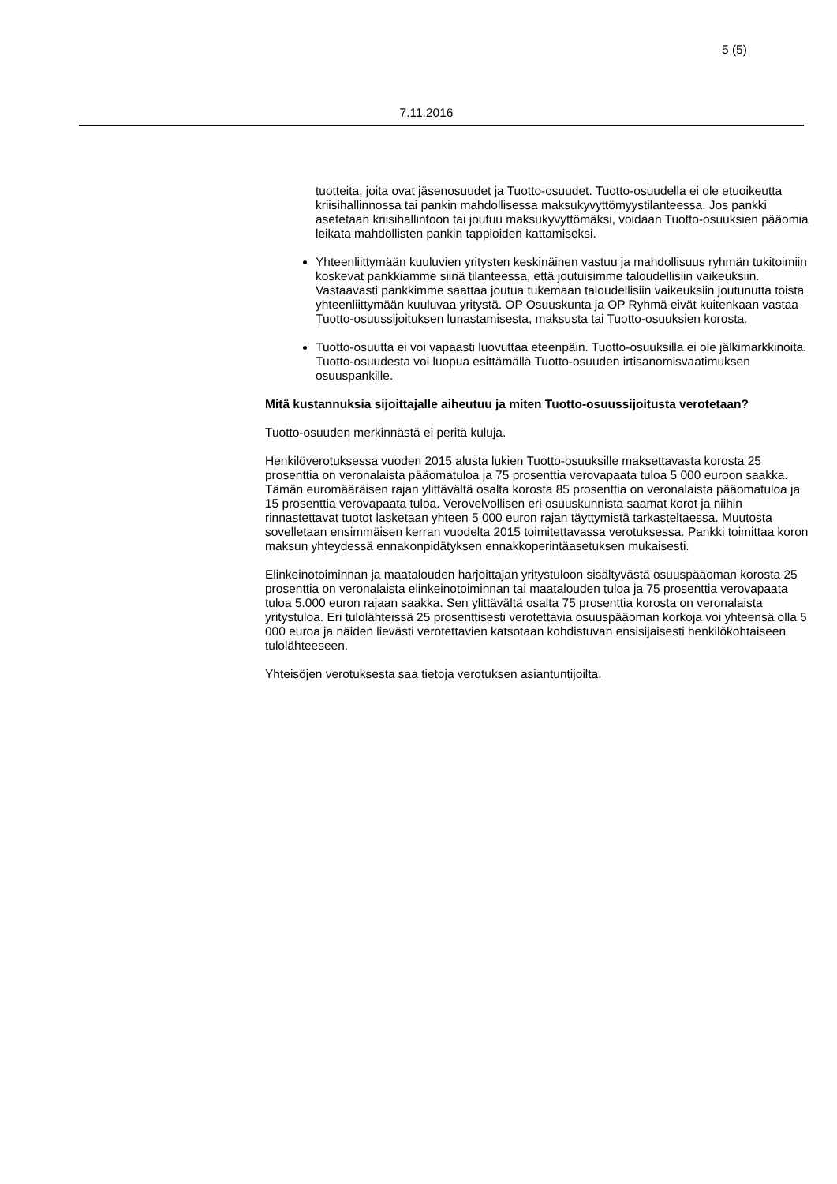5 (5)
7.11.2016
tuotteita, joita ovat jäsenosuudet ja Tuotto-osuudet. Tuotto-osuudella ei ole etuoikeutta kriisihallinnossa tai pankin mahdollisessa maksukyvyttömyys­tilanteessa. Jos pankki asetetaan kriisihallintoon tai joutuu maksukyvyttö­mäksi, voidaan Tuotto-osuuksien pääomia leikata mahdollisten pankin tappioiden kattamiseksi.
Yhteenliittymään kuuluvien yritysten keskinäinen vastuu ja mahdollisuus ryhmän tukitoimiin koskevat pankkiamme siinä tilanteessa, että joutuisimme taloudellisiin vaikeuksiin. Vastaavasti pankkimme saattaa joutua tukemaan taloudellisiin vaikeuksiin joutunutta toista yhteenliittymään kuuluvaa yritystä. OP Osuuskunta ja OP Ryhmä eivät kuitenkaan vastaa Tuotto-osuus­sijoituksen lunastamisesta, maksusta tai Tuotto-osuuksien korosta.
Tuotto-osuutta ei voi vapaasti luovuttaa eteenpäin. Tuotto-osuuksilla ei ole jälkimarkkinoita. Tuotto-osuudesta voi luopua esittämällä Tuotto-osuuden irtisanomisvaatimuksen osuuspankille.
Mitä kustannuksia sijoittajalle aiheutuu ja miten Tuotto-osuussijoitusta verotetaan?
Tuotto-osuuden merkinnästä ei peritä kuluja.
Henkilöverotuksessa vuoden 2015 alusta lukien Tuotto-osuuksille maksettavasta korosta 25 prosenttia on veronalaista pääomatuloa ja 75 prosenttia verovapaata tuloa 5 000 euroon saakka. Tämän euromääräisen rajan ylittävältä osalta korosta 85 prosenttia on veronalaista pääomatuloa ja 15 prosenttia verovapaata tuloa. Vero­velvollisen eri osuuskunnista saamat korot ja niihin rinnastettavat tuotot lasketaan yhteen 5 000 euron rajan täyttymistä tarkasteltaessa. Muutosta sovelletaan ensim­mäisen kerran vuodelta 2015 toimitettavassa verotuksessa. Pankki toimittaa koron maksun yhteydessä ennakonpidätyksen ennakkoperintäasetuksen mukaisesti.
Elinkeinotoiminnan ja maatalouden harjoittajan yritystuloon sisältyvästä osuuspää­oman korosta 25 prosenttia on veronalaista elinkeinotoiminnan tai maatalouden tuloa ja 75 prosenttia verovapaata tuloa 5.000 euron rajaan saakka. Sen ylittävältä osalta 75 prosenttia korosta on veronalaista yritystuloa. Eri tulolähteissä 25 prosenttisesti verotettavia osuuspääoman korkoja voi yhteensä olla 5 000 euroa ja näiden lievästi verotettavien katsotaan kohdistuvan ensisijaisesti henkilökohtaiseen tulolähteeseen.
Yhteisöjen verotuksesta saa tietoja verotuksen asiantuntijoilta.